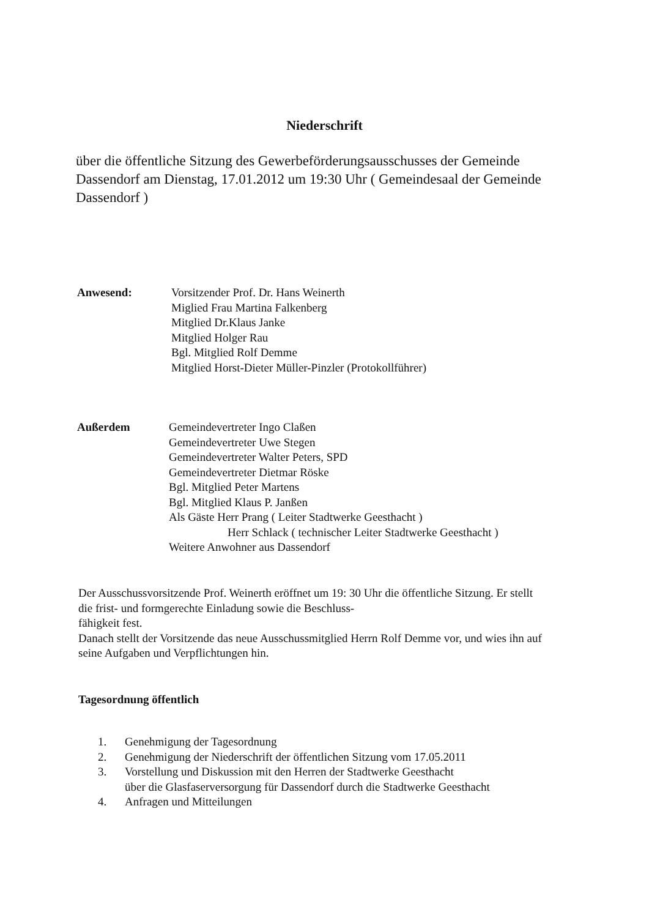Niederschrift
über die öffentliche Sitzung des Gewerbeförderungsausschusses der Gemeinde Dassendorf am Dienstag, 17.01.2012 um 19:30 Uhr ( Gemeindesaal der Gemeinde Dassendorf )
Anwesend: Vorsitzender Prof. Dr. Hans Weinerth
Miglied Frau Martina Falkenberg
Mitglied Dr.Klaus Janke
Mitglied Holger Rau
Bgl. Mitglied Rolf Demme
Mitglied Horst-Dieter Müller-Pinzler (Protokollführer)
Außerdem Gemeindevertreter Ingo Claßen
Gemeindevertreter Uwe Stegen
Gemeindevertreter Walter Peters, SPD
Gemeindevertreter Dietmar Röske
Bgl. Mitglied Peter Martens
Bgl. Mitglied Klaus P. Janßen
Als Gäste Herr Prang ( Leiter Stadtwerke Geesthacht )
Herr Schlack ( technischer Leiter Stadtwerke Geesthacht )
Weitere Anwohner aus Dassendorf
Der Ausschussvorsitzende Prof. Weinerth eröffnet um 19: 30 Uhr die öffentliche Sitzung. Er stellt die frist- und formgerechte Einladung sowie die Beschluss-
fähigkeit fest.
Danach stellt der Vorsitzende das neue Ausschussmitglied Herrn Rolf Demme vor, und wies ihn auf seine Aufgaben und Verpflichtungen hin.
Tagesordnung öffentlich
1. Genehmigung der Tagesordnung
2. Genehmigung der Niederschrift der öffentlichen Sitzung vom 17.05.2011
3. Vorstellung und Diskussion mit den Herren der Stadtwerke Geesthacht
über die Glasfaserversorgung für Dassendorf durch die Stadtwerke Geesthacht
4. Anfragen und Mitteilungen